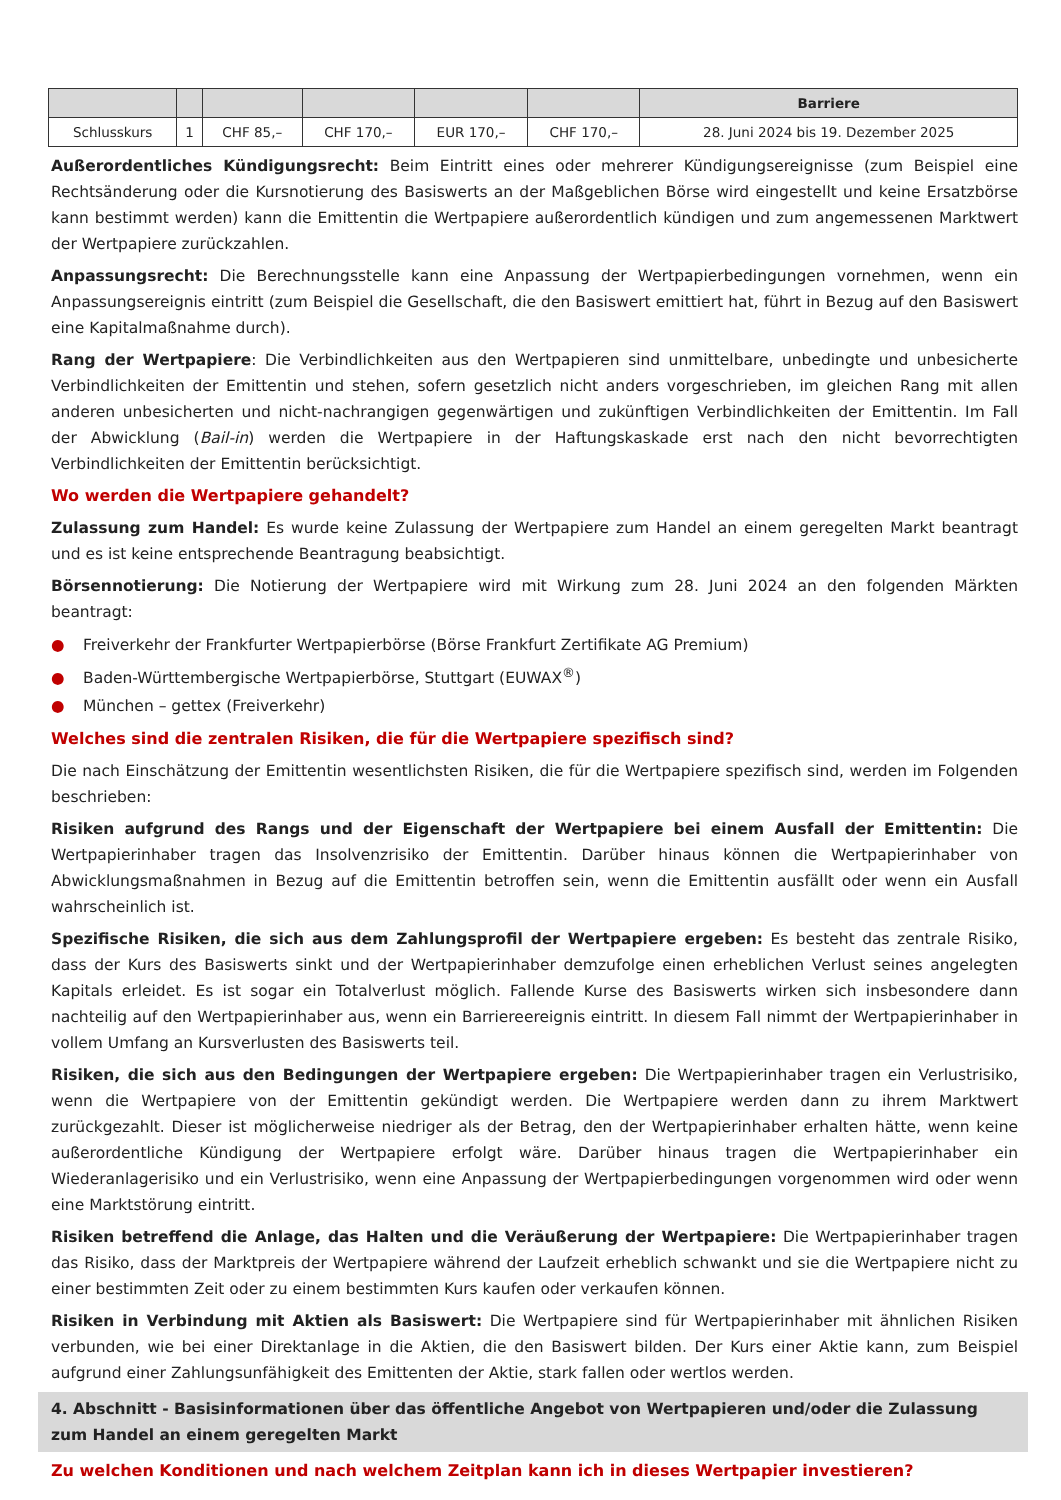| | | | | | | Barriere |
| --- | --- | --- | --- | --- | --- | --- |
| Schlusskurs | 1 | CHF 85,– | CHF 170,– | EUR 170,– | CHF 170,– | 28. Juni 2024 bis 19. Dezember 2025 |
Außerordentliches Kündigungsrecht: Beim Eintritt eines oder mehrerer Kündigungsereignisse (zum Beispiel eine Rechtsänderung oder die Kursnotierung des Basiswerts an der Maßgeblichen Börse wird eingestellt und keine Ersatzbörse kann bestimmt werden) kann die Emittentin die Wertpapiere außerordentlich kündigen und zum angemessenen Marktwert der Wertpapiere zurückzahlen.
Anpassungsrecht: Die Berechnungsstelle kann eine Anpassung der Wertpapierbedingungen vornehmen, wenn ein Anpassungsereignis eintritt (zum Beispiel die Gesellschaft, die den Basiswert emittiert hat, führt in Bezug auf den Basiswert eine Kapitalmaßnahme durch).
Rang der Wertpapiere: Die Verbindlichkeiten aus den Wertpapieren sind unmittelbare, unbedingte und unbesicherte Verbindlichkeiten der Emittentin und stehen, sofern gesetzlich nicht anders vorgeschrieben, im gleichen Rang mit allen anderen unbesicherten und nicht-nachrangigen gegenwärtigen und zukünftigen Verbindlichkeiten der Emittentin. Im Fall der Abwicklung (Bail-in) werden die Wertpapiere in der Haftungskaskade erst nach den nicht bevorrechtigten Verbindlichkeiten der Emittentin berücksichtigt.
Wo werden die Wertpapiere gehandelt?
Zulassung zum Handel: Es wurde keine Zulassung der Wertpapiere zum Handel an einem geregelten Markt beantragt und es ist keine entsprechende Beantragung beabsichtigt.
Börsennotierung: Die Notierung der Wertpapiere wird mit Wirkung zum 28. Juni 2024 an den folgenden Märkten beantragt:
● Freiverkehr der Frankfurter Wertpapierbörse (Börse Frankfurt Zertifikate AG Premium)
● Baden-Württembergische Wertpapierbörse, Stuttgart (EUWAX<sup>®</sup>)
● München – gettex (Freiverkehr)
Welches sind die zentralen Risiken, die für die Wertpapiere spezifisch sind?
Die nach Einschätzung der Emittentin wesentlichsten Risiken, die für die Wertpapiere spezifisch sind, werden im Folgenden beschrieben:
Risiken aufgrund des Rangs und der Eigenschaft der Wertpapiere bei einem Ausfall der Emittentin: Die Wertpapierinhaber tragen das Insolvenzrisiko der Emittentin. Darüber hinaus können die Wertpapierinhaber von Abwicklungsmaßnahmen in Bezug auf die Emittentin betroffen sein, wenn die Emittentin ausfällt oder wenn ein Ausfall wahrscheinlich ist.
Spezifische Risiken, die sich aus dem Zahlungsprofil der Wertpapiere ergeben: Es besteht das zentrale Risiko, dass der Kurs des Basiswerts sinkt und der Wertpapierinhaber demzufolge einen erheblichen Verlust seines angelegten Kapitals erleidet. Es ist sogar ein Totalverlust möglich. Fallende Kurse des Basiswerts wirken sich insbesondere dann nachteilig auf den Wertpapierinhaber aus, wenn ein Barriereereignis eintritt. In diesem Fall nimmt der Wertpapierinhaber in vollem Umfang an Kursverlusten des Basiswerts teil.
Risiken, die sich aus den Bedingungen der Wertpapiere ergeben: Die Wertpapierinhaber tragen ein Verlustrisiko, wenn die Wertpapiere von der Emittentin gekündigt werden. Die Wertpapiere werden dann zu ihrem Marktwert zurückgezahlt. Dieser ist möglicherweise niedriger als der Betrag, den der Wertpapierinhaber erhalten hätte, wenn keine außerordentliche Kündigung der Wertpapiere erfolgt wäre. Darüber hinaus tragen die Wertpapierinhaber ein Wiederanlagerisiko und ein Verlustrisiko, wenn eine Anpassung der Wertpapierbedingungen vorgenommen wird oder wenn eine Marktstörung eintritt.
Risiken betreffend die Anlage, das Halten und die Veräußerung der Wertpapiere: Die Wertpapierinhaber tragen das Risiko, dass der Marktpreis der Wertpapiere während der Laufzeit erheblich schwankt und sie die Wertpapiere nicht zu einer bestimmten Zeit oder zu einem bestimmten Kurs kaufen oder verkaufen können.
Risiken in Verbindung mit Aktien als Basiswert: Die Wertpapiere sind für Wertpapierinhaber mit ähnlichen Risiken verbunden, wie bei einer Direktanlage in die Aktien, die den Basiswert bilden. Der Kurs einer Aktie kann, zum Beispiel aufgrund einer Zahlungsunfähigkeit des Emittenten der Aktie, stark fallen oder wertlos werden.
4. Abschnitt - Basisinformationen über das öffentliche Angebot von Wertpapieren und/oder die Zulassung zum Handel an einem geregelten Markt
Zu welchen Konditionen und nach welchem Zeitplan kann ich in dieses Wertpapier investieren?